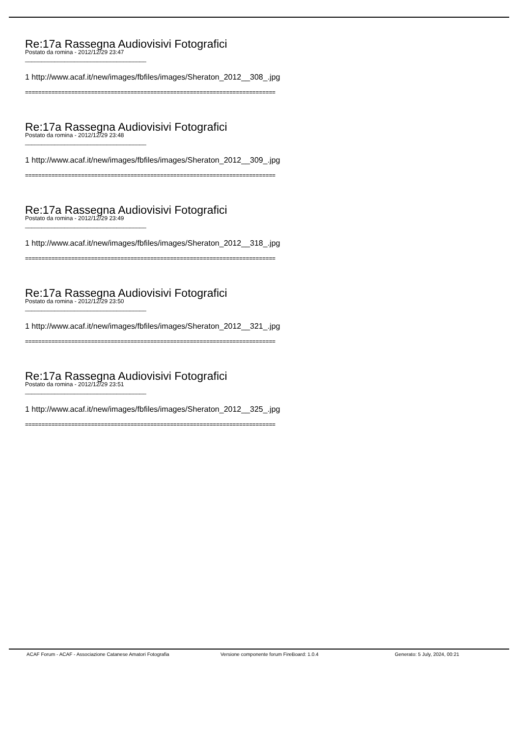Re:17a Rassegna Audiovisivi Fotografici
Postato da romina - 2012/12/29 23:47
_____________________________________
1 http://www.acaf.it/new/images/fbfiles/images/Sheraton_2012__308_.jpg
============================================================================
Re:17a Rassegna Audiovisivi Fotografici
Postato da romina - 2012/12/29 23:48
_____________________________________
1 http://www.acaf.it/new/images/fbfiles/images/Sheraton_2012__309_.jpg
============================================================================
Re:17a Rassegna Audiovisivi Fotografici
Postato da romina - 2012/12/29 23:49
_____________________________________
1 http://www.acaf.it/new/images/fbfiles/images/Sheraton_2012__318_.jpg
============================================================================
Re:17a Rassegna Audiovisivi Fotografici
Postato da romina - 2012/12/29 23:50
_____________________________________
1 http://www.acaf.it/new/images/fbfiles/images/Sheraton_2012__321_.jpg
============================================================================
Re:17a Rassegna Audiovisivi Fotografici
Postato da romina - 2012/12/29 23:51
_____________________________________
1 http://www.acaf.it/new/images/fbfiles/images/Sheraton_2012__325_.jpg
============================================================================
ACAF Forum - ACAF - Associazione Catanese Amatori Fotografia Versione componente forum FireBoard: 1.0.4 Generato: 5 July, 2024, 00:21